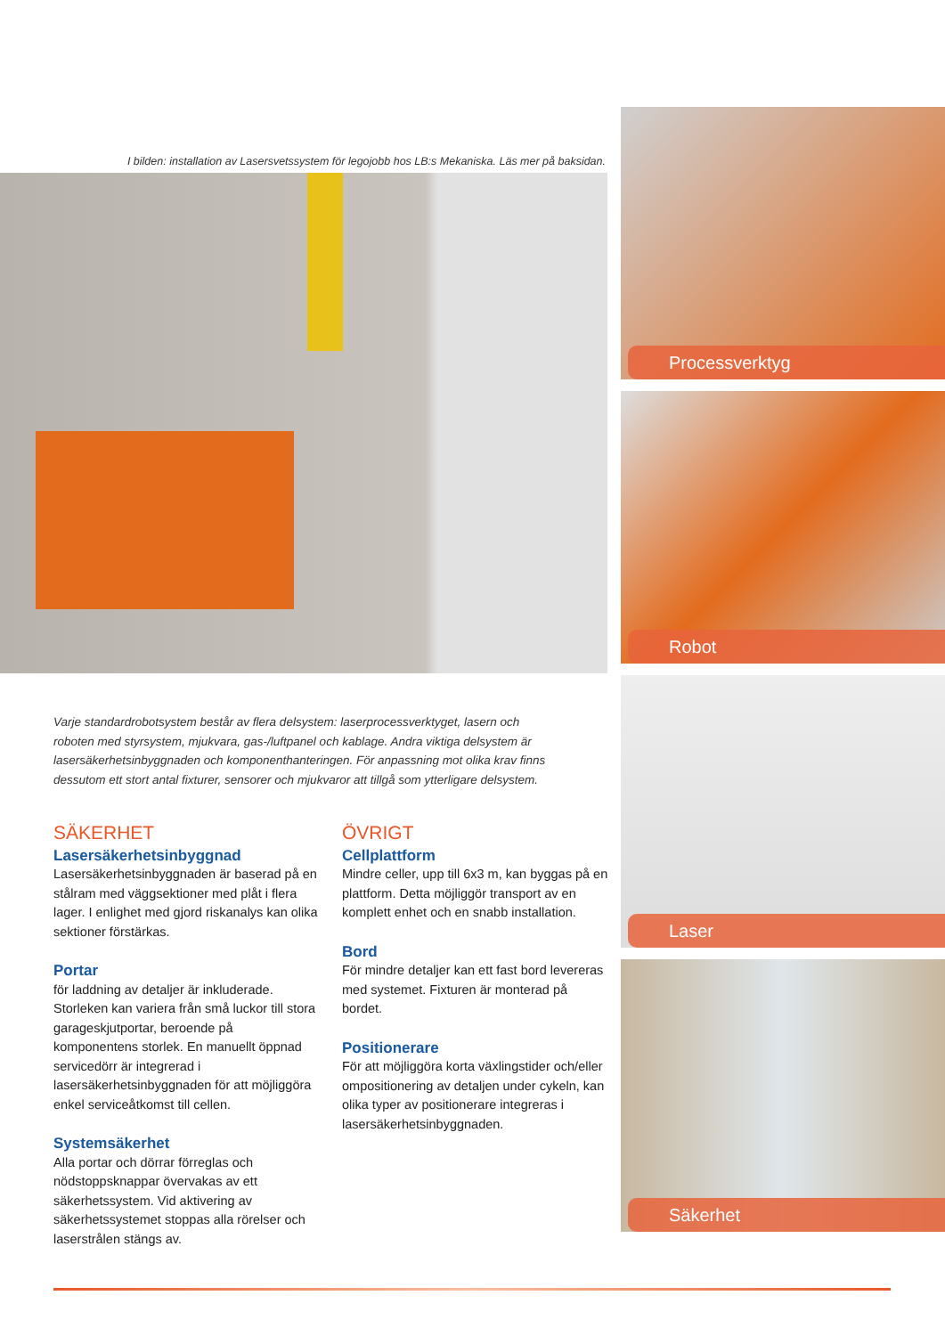I bilden: installation av Lasersvetssystem för legojobb hos LB:s Mekaniska. Läs mer på baksidan.
Varje standardrobotsystem består av flera delsystem: laserprocessverktyget, lasern och roboten med styrsystem, mjukvara, gas-/luftpanel och kablage. Andra viktiga delsystem är lasersäkerhetsinbyggnaden och komponenthanteringen. För anpassning mot olika krav finns dessutom ett stort antal fixturer, sensorer och mjukvaror att tillgå som ytterligare delsystem.
SÄKERHET
Lasersäkerhetsinbyggnad
Lasersäkerhetsinbyggnaden är baserad på en stålram med väggsektioner med plåt i flera lager. I enlighet med gjord riskanalys kan olika sektioner förstärkas.
Portar
för laddning av detaljer är inkluderade. Storleken kan variera från små luckor till stora garageskjutportar, beroende på komponentens storlek. En manuellt öppnad servicedörr är integrerad i lasersäkerhetsinbyggnaden för att möjliggöra enkel serviceåtkomst till cellen.
Systemsäkerhet
Alla portar och dörrar förreglas och nödstoppsknappar övervakas av ett säkerhetssystem. Vid aktivering av säkerhetssystemet stoppas alla rörelser och laserstrålen stängs av.
ÖVRIGT
Cellplattform
Mindre celler, upp till 6x3 m, kan byggas på en plattform. Detta möjliggör transport av en komplett enhet och en snabb installation.
Bord
För mindre detaljer kan ett fast bord levereras med systemet. Fixturen är monterad på bordet.
Positionerare
För att möjliggöra korta växlingstider och/eller ompositionering av detaljen under cykeln, kan olika typer av positionerare integreras i lasersäkerhetsinbyggnaden.
Processverktyg
Robot
Laser
Säkerhet